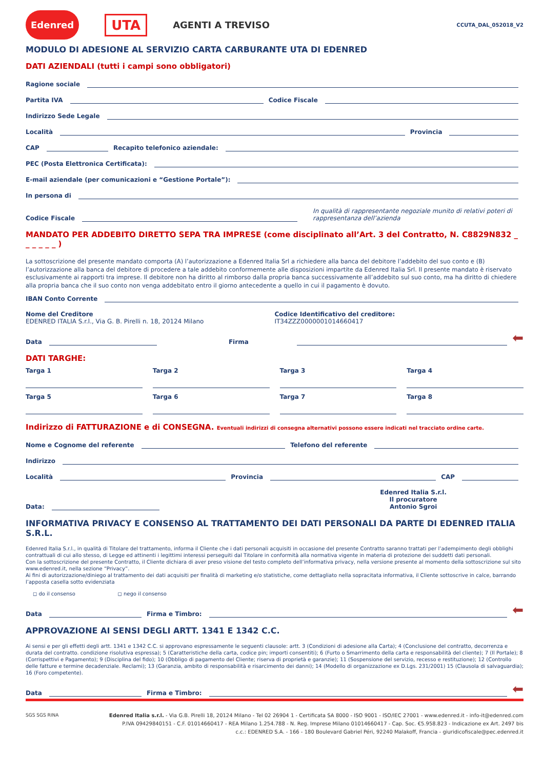Edenred UTA AGENTI A TREVISO CCUTA_DAL_052018_V2
MODULO DI ADESIONE AL SERVIZIO CARTA CARBURANTE UTA DI EDENRED
DATI AZIENDALI (tutti i campi sono obbligatori)
Ragione sociale
Partita IVA Codice Fiscale
Indirizzo Sede Legale
Località Provincia
CAP Recapito telefonico aziendale:
PEC (Posta Elettronica Certificata):
E-mail aziendale (per comunicazioni e “Gestione Portale”):
In persona di
Codice Fiscale In qualità di rappresentante negoziale munito di relativi poteri di rappresentanza dell’azienda
MANDATO PER ADDEBITO DIRETTO SEPA TRA IMPRESE (come disciplinato all’Art. 3 del Contratto, N. C8829N832 _ _ _ _ _ _ )
La sottoscrizione del presente mandato comporta (A) l’autorizzazione a Edenred Italia Srl a richiedere alla banca del debitore l’addebito del suo conto e (B) l’autorizzazione alla banca del debitore di procedere a tale addebito conformemente alle disposizioni impartite da Edenred Italia Srl. Il presente mandato è riservato esclusivamente ai rapporti tra imprese. Il debitore non ha diritto al rimborso dalla propria banca successivamente all’addebito sul suo conto, ma ha diritto di chiedere alla propria banca che il suo conto non venga addebitato entro il giorno antecedente a quello in cui il pagamento è dovuto.
IBAN Conto Corrente
Nome del Creditore
EDENRED ITALIA S.r.l., Via G. B. Pirelli n. 18, 20124 Milano
Codice Identificativo del creditore:
IT34ZZZ0000001014660417
Data Firma ⬅
DATI TARGHE:
Targa 1
Targa 2
Targa 3
Targa 4
Targa 5
Targa 6
Targa 7
Targa 8
Indirizzo di FATTURAZIONE e di CONSEGNA. Eventuali indirizzi di consegna alternativi possono essere indicati nel tracciato ordine carte.
Nome e Cognome del referente Telefono del referente
Indirizzo
Località Provincia CAP
Data: Edenred Italia S.r.l.
Il procuratore
Antonio Sgroi
INFORMATIVA PRIVACY E CONSENSO AL TRATTAMENTO DEI DATI PERSONALI DA PARTE DI EDENRED ITALIA S.R.L.
Edenred Italia S.r.l., in qualità di Titolare del trattamento, informa il Cliente che i dati personali acquisiti in occasione del presente Contratto saranno trattati per l’adempimento degli obblighi contrattuali di cui allo stesso, di Legge ed attinenti i legittimi interessi perseguiti dal Titolare in conformità alla normativa vigente in materia di protezione dei suddetti dati personali.
Con la sottoscrizione del presente Contratto, il Cliente dichiara di aver preso visione del testo completo dell’informativa privacy, nella versione presente al momento della sottoscrizione sul sito www.edenred.it, nella sezione “Privacy”.
Ai fini di autorizzazione/diniego al trattamento dei dati acquisiti per finalità di marketing e/o statistiche, come dettagliato nella sopracitata informativa, il Cliente sottoscrive in calce, barrando l’apposta casella sotto evidenziata
◻ do il consenso ◻ nego il consenso
Data Firma e Timbro: ⬅
APPROVAZIONE AI SENSI DEGLI ARTT. 1341 E 1342 C.C.
Ai sensi e per gli effetti degli artt. 1341 e 1342 C.C. si approvano espressamente le seguenti clausole: artt. 3 (Condizioni di adesione alla Carta); 4 (Conclusione del contratto, decorrenza e durata del contratto. condizione risolutiva espressa); 5 (Caratteristiche della carta, codice pin; importi consentiti); 6 (Furto o Smarrimento della carta e responsabilità del cliente); 7 (Il Portale); 8 (Corrispettivi e Pagamento); 9 (Disciplina del fido); 10 (Obbligo di pagamento del Cliente; riserva di proprietà e garanzie); 11 (Sospensione del servizio, recesso e restituzione); 12 (Controllo delle fatture e termine decadenziale. Reclami); 13 (Garanzia, ambito di responsabilità e risarcimento dei danni); 14 (Modello di organizzazione ex D.Lgs. 231/2001) 15 (Clausola di salvaguardia); 16 (Foro competente).
Data Firma e Timbro: ⬅
SGS SGS RINA
Edenred Italia s.r.l. - Via G.B. Pirelli 18, 20124 Milano - Tel 02 26904 1 - Certificata SA 8000 - ISO 9001 - ISO/IEC 27001 - www.edenred.it - info-it@edenred.com
P.IVA 09429840151 - C.F. 01014660417 - REA Milano 1.254.788 - N. Reg. Imprese Milano 01014660417 - Cap. Soc. €5.958.823 - Indicazione ex Art. 2497 bis
c.c.: EDENRED S.A. - 166 - 180 Boulevard Gabriel Péri, 92240 Malakoff, Francia - giuridicofiscale@pec.edenred.it